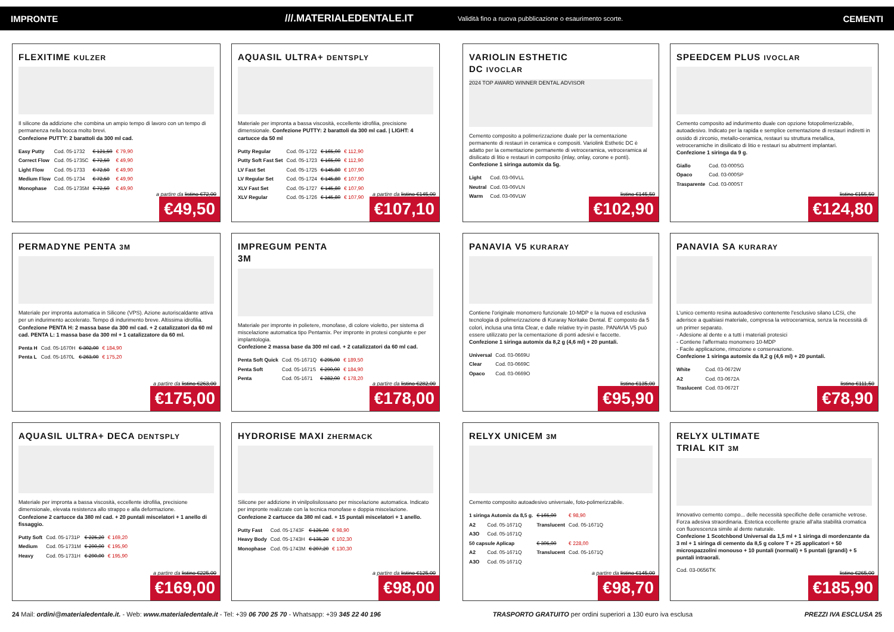IMPRONTE ///.MATERIALEDENTALE.IT Validità fino a nuova pubblicazione o esaurimento scorte. CEMENTI
FLEXITIME KULZER
Il silicone da addizione che combina un ampio tempo di lavoro con un tempo di permanenza nella bocca molto brevi.
Confezione PUTTY: 2 barattoli da 300 ml cad.
| Easy Putty | Cod. 05-1732 | € 121,50 | € 79,90 |
| Correct Flow | Cod. 05-1735C | € 72,50 | € 49,90 |
| Light Flow | Cod. 05-1733 | € 72,50 | € 49,90 |
| Medium Flow | Cod. 05-1734 | € 72,50 | € 49,90 |
| Monophase | Cod. 05-1735M | € 72,50 | € 49,90 |
a partire da listino €72,00
€49,50
AQUASIL ULTRA+ DENTSPLY
Materiale per impronta a bassa viscosità, eccellente idrofilia, precisione dimensionale. Confezione PUTTY: 2 barattoli da 300 ml cad. | LIGHT: 4 cartucce da 50 ml
| Putty Regular | Cod. 05-1722 | € 165,00 | € 112,90 |
| Putty Soft Fast Set | Cod. 05-1723 | € 165,00 | € 112,90 |
| LV Fast Set | Cod. 05-1725 | € 145,80 | € 107,90 |
| LV Regular Set | Cod. 05-1724 | € 145,80 | € 107,90 |
| XLV Fast Set | Cod. 05-1727 | € 145,80 | € 107,90 |
| XLV Regular | Cod. 05-1726 | € 145,80 | € 107,90 |
a partire da listino €145,00
€107,10
VARIOLIN ESTHETIC
DC IVOCLAR
2024 TOP AWARD WINNER DENTAL ADVISOR
Cemento composito a polimerizzazione duale per la cementazione permanente di restauri in ceramica e compositi. Variolink Esthetic DC è adatto per la cementazione permanente di vetroceramica, vetroceramica al disilicato di litio e restauri in composito (inlay, onlay, corone e ponti).
Confezione 1 siringa automix da 5g.
| Light | Cod. 03-06VLL |
| Neutral | Cod. 03-06VLN |
| Warm | Cod. 03-06VLW |
listino €145,50
€102,90
SPEEDCEM PLUS IVOCLAR
Cemento composito ad indurimento duale con opzione fotopolimerizzabile, autoadesivo. Indicato per la rapida e semplice cementazione di restauri indiretti in ossido di zirconio, metallo-ceramica, restauri su struttura metallica, vetroceramiche in disilicato di litio e restauri su abutment implantari.
Confezione 1 siringa da 9 g.
| Giallo | Cod. 03-000SG |
| Opaco | Cod. 03-000SP |
| Trasparente | Cod. 03-000ST |
listino €155,50
€124,80
PERMADYNE PENTA 3M
Materiale per impronta automatica in Silicone (VPS). Azione autoriscaldante attiva per un indurimento accelerato. Tempo di indurimento breve. Altissima idrofilia.
Confezione PENTA H: 2 massa base da 300 ml cad. + 2 catalizzatori da 60 ml cad. PENTA L: 1 massa base da 300 ml + 1 catalizzatore da 60 ml.
| Penta H | Cod. 05-1670H | € 302,00 | € 184,90 |
| Penta L | Cod. 05-1670L | € 263,00 | € 175,20 |
a partire da listino €263,00
€175,00
IMPREGUM PENTA
3M
Materiale per impronte in polietere, monofase, di colore violetto, per sistema di miscelazione automatica tipo Pentamix. Per impronte in protesi congiunte e per implantologia.
Confezione 2 massa base da 300 ml cad. + 2 catalizzatori da 60 ml cad.
| Penta Soft Quick | Cod. 05-1671Q | € 295,00 | € 189,50 |
| Penta Soft | Cod. 05-1671S | € 290,00 | € 184,90 |
| Penta | Cod. 05-1671 | € 282,00 | € 178,20 |
a partire da listino €282,00
€178,00
PANAVIA V5 KURARAY
Contiene l'originale monomero funzionale 10-MDP e la nuova ed esclusiva tecnologia di polimerizzazione di Kuraray Noritake Dental. E' composto da 5 colori, inclusa una tinta Clear, e dalle relative try-in paste. PANAVIA V5 può essere utilizzato per la cementazione di ponti adesivi e faccette.
Confezione 1 siringa automix da 8,2 g (4,6 ml) + 20 puntali.
| Universal | Cod. 03-0669U |
| Clear | Cod. 03-0669C |
| Opaco | Cod. 03-0669O |
listino €135,00
€95,90
PANAVIA SA KURARAY
L'unico cemento resina autoadesivo contenente l'esclusivo silano LCSi, che aderisce a qualsiasi materiale, compresa la vetroceramica, senza la necessità di un primer separato.
- Adesione al dente e a tutti i materiali protesici
- Contiene l'affermato monomero 10-MDP
- Facile applicazione, rimozione e conservazione.
Confezione 1 siringa automix da 8,2 g (4,6 ml) + 20 puntali.
| White | Cod. 03-0672W |
| A2 | Cod. 03-0672A |
| Traslucent | Cod. 03-0672T |
listino €111,50
€78,90
AQUASIL ULTRA+ DECA DENTSPLY
Materiale per impronta a bassa viscosità, eccellente idrofilia, precisione dimensionale, elevata resistenza allo strappo e alla deformazione.
Confezione 2 cartucce da 380 ml cad. + 20 puntali miscelatori + 1 anello di fissaggio.
| Putty Soft | Cod. 05-1731P | € 225,20 | € 169,20 |
| Medium | Cod. 05-1731M | € 290,00 | € 195,90 |
| Heavy | Cod. 05-1731H | € 290,00 | € 195,90 |
a partire da listino €225,00
€169,00
HYDRORISE MAXI ZHERMACK
Silicone per addizione in vinilpolisilossano per miscelazione automatica. Indicato per impronte realizzate con la tecnica monofase e doppia miscelazione.
Confezione 2 cartucce da 380 ml cad. + 15 puntali miscelatori + 1 anello.
| Putty Fast | Cod. 05-1743F | € 125,00 | € 98,90 |
| Heavy Body | Cod. 05-1743H | € 135,20 | € 102,30 |
| Monophase | Cod. 05-1743M | € 207,20 | € 130,30 |
a partire da listino €125,00
€98,00
RELYX UNICEM 3M
Cemento composito autoadesivo universale, foto-polimerizzabile.
| 1 siringa Automix da 8,5 g. | | € 165,00 | € 98,90 |
| A2 | Cod. 05-1671Q | Translucent | Cod. 05-1671Q |
| A3O | Cod. 05-1671Q | | |
| 50 capsule Aplicap | | € 305,00 | € 228,00 |
| A2 | Cod. 05-1671Q | Translucent | Cod. 05-1671Q |
| A3O | Cod. 05-1671Q | | |
a partire da listino €145,00
€98,70
RELYX ULTIMATE
TRIAL KIT 3M
Innovativo cemento compo... delle necessità specifiche delle ceramiche vetrose. Forza adesiva straordinaria. Estetica eccellente grazie all'alta stabilità cromatica con fluorescenza simile al dente naturale.
Confezione 1 Scotchbond Universal da 1,5 ml + 1 siringa di mordenzante da 3 ml + 1 siringa di cemento da 8,5 g colore T + 25 applicatori + 50 microspazzolini monouso + 10 puntali (normali) + 5 puntali (grandi) + 5 puntali intraorali.
Cod. 03-0656TK
listino €265,00
€185,90
24 Mail: ordini@materialedentale.it. - Web: www.materialedentale.it - Tel: +39 06 700 25 70 - Whatsapp: +39 345 22 40 196 TRASPORTO GRATUITO per ordini superiori a 130 euro iva esclusa PREZZI IVA ESCLUSA 25